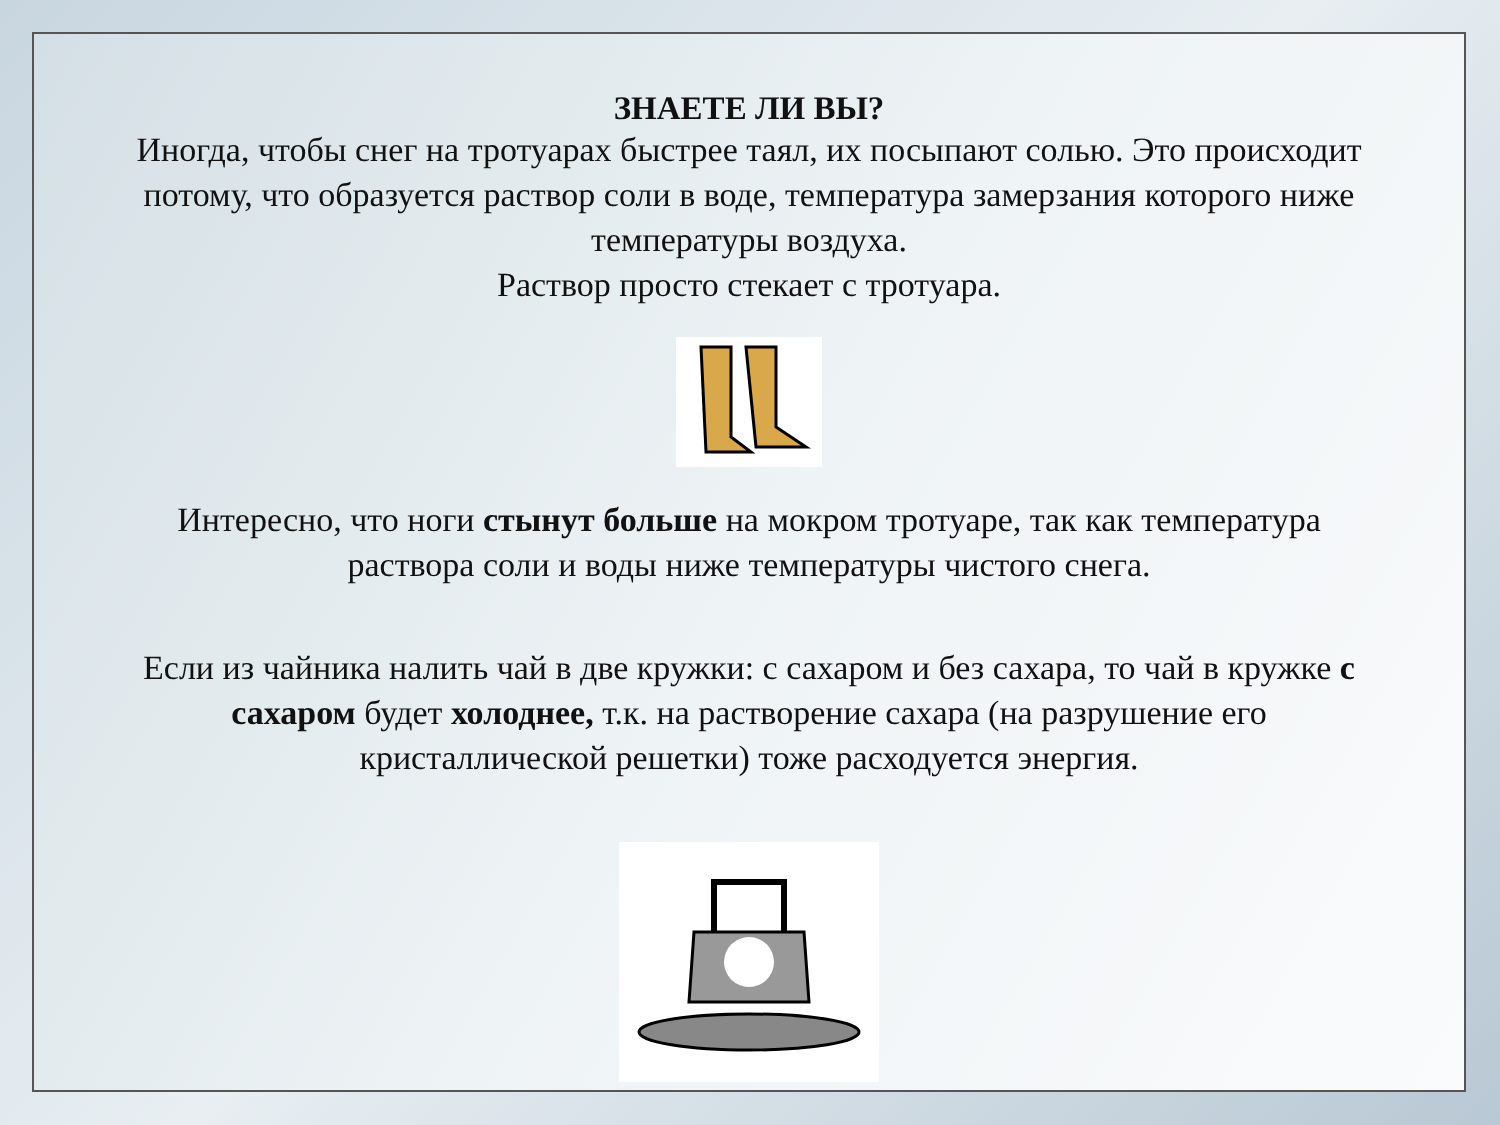ЗНАЕТЕ ЛИ ВЫ?
Иногда, чтобы снег на тротуарах быстрее таял, их посыпают солью. Это происходит потому, что образуется раствор соли в воде, температура замерзания которого ниже температуры воздуха.
Раствор просто стекает с тротуара.
Интересно, что ноги стынут больше на мокром тротуаре, так как температура раствора соли и воды ниже температуры чистого снега.
Если из чайника налить чай в две кружки: с сахаром и без сахара, то чай в кружке с сахаром будет холоднее, т.к. на растворение сахара (на разрушение его кристаллической решетки) тоже расходуется энергия.